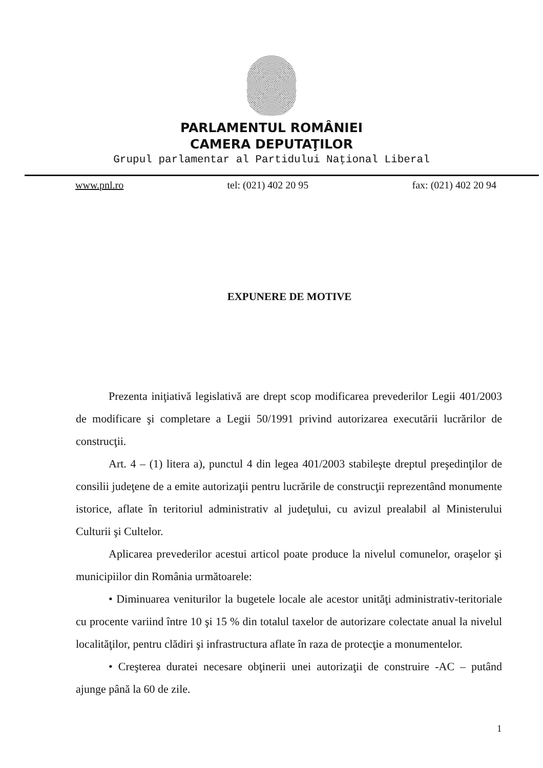PARLAMENTUL ROMÂNIEI
CAMERA DEPUTAŢILOR
Grupul parlamentar al Partidului Naţional Liberal
www.pnl.ro tel: (021) 402 20 95 fax: (021) 402 20 94
EXPUNERE DE MOTIVE
Prezenta iniţiativă legislativă are drept scop modificarea prevederilor Legii 401/2003 de modificare şi completare a Legii 50/1991 privind autorizarea executării lucrărilor de construcţii.
Art. 4 – (1) litera a), punctul 4 din legea 401/2003 stabileşte dreptul preşedinţilor de consilii judeţene de a emite autorizaţii pentru lucrările de construcţii reprezentând monumente istorice, aflate în teritoriul administrativ al judeţului, cu avizul prealabil al Ministerului Culturii şi Cultelor.
Aplicarea prevederilor acestui articol poate produce la nivelul comunelor, oraşelor şi municipiilor din România următoarele:
• Diminuarea veniturilor la bugetele locale ale acestor unităţi administrativ-teritoriale cu procente variind între 10 şi 15 % din totalul taxelor de autorizare colectate anual la nivelul localităţilor, pentru clădiri şi infrastructura aflate în raza de protecţie a monumentelor.
• Creşterea duratei necesare obţinerii unei autorizaţii de construire -AC – putând ajunge până la 60 de zile.
1